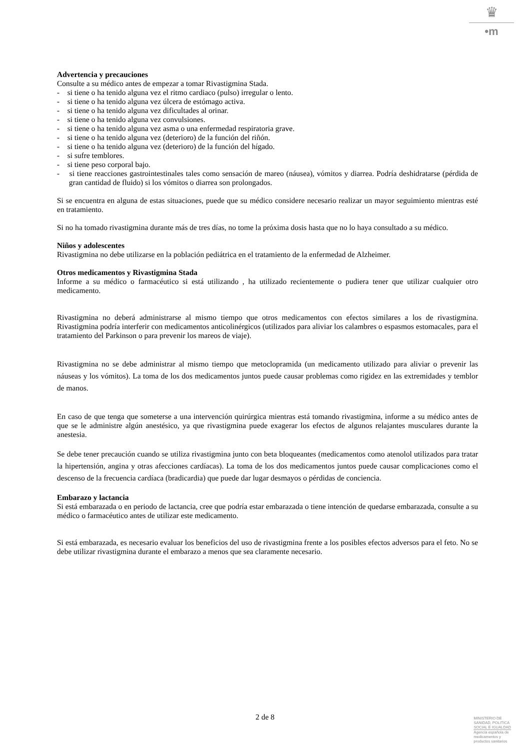♛
•m
Advertencia y precauciones
Consulte a su médico antes de empezar a tomar Rivastigmina Stada.
- si tiene o ha tenido alguna vez el ritmo cardiaco (pulso) irregular o lento.
- si tiene o ha tenido alguna vez úlcera de estómago activa.
- si tiene o ha tenido alguna vez dificultades al orinar.
- si tiene o ha tenido alguna vez convulsiones.
- si tiene o ha tenido alguna vez asma o una enfermedad respiratoria grave.
- si tiene o ha tenido alguna vez (deterioro) de la función del riñón.
- si tiene o ha tenido alguna vez (deterioro) de la función del hígado.
- si sufre temblores.
- si tiene peso corporal bajo.
- si tiene reacciones gastrointestinales tales como sensación de mareo (náusea), vómitos y diarrea. Podría deshidratarse (pérdida de gran cantidad de fluido) si los vómitos o diarrea son prolongados.
Si se encuentra en alguna de estas situaciones, puede que su médico considere necesario realizar un mayor seguimiento mientras esté en tratamiento.
Si no ha tomado rivastigmina durante más de tres días, no tome la próxima dosis hasta que no lo haya consultado a su médico.
Niños y adolescentes
Rivastigmina no debe utilizarse en la población pediátrica en el tratamiento de la enfermedad de Alzheimer.
Otros medicamentos y Rivastigmina Stada
Informe a su médico o farmacéutico si está utilizando , ha utilizado recientemente o pudiera tener que utilizar cualquier otro medicamento.
Rivastigmina no deberá administrarse al mismo tiempo que otros medicamentos con efectos similares a los de rivastigmina. Rivastigmina podría interferir con medicamentos anticolinérgicos (utilizados para aliviar los calambres o espasmos estomacales, para el tratamiento del Parkinson o para prevenir los mareos de viaje).
Rivastigmina no se debe administrar al mismo tiempo que metoclopramida (un medicamento utilizado para aliviar o prevenir las náuseas y los vómitos). La toma de los dos medicamentos juntos puede causar problemas como rigidez en las extremidades y temblor de manos.
En caso de que tenga que someterse a una intervención quirúrgica mientras está tomando rivastigmina, informe a su médico antes de que se le administre algún anestésico, ya que rivastigmina puede exagerar los efectos de algunos relajantes musculares durante la anestesia.
Se debe tener precaución cuando se utiliza rivastigmina junto con beta bloqueantes (medicamentos como atenolol utilizados para tratar la hipertensión, angina y otras afecciones cardíacas). La toma de los dos medicamentos juntos puede causar complicaciones como el descenso de la frecuencia cardíaca (bradicardia) que puede dar lugar desmayos o pérdidas de conciencia.
Embarazo y lactancia
Si está embarazada o en periodo de lactancia, cree que podría estar embarazada o tiene intención de quedarse embarazada, consulte a su médico o farmacéutico antes de utilizar este medicamento.
Si está embarazada, es necesario evaluar los beneficios del uso de rivastigmina frente a los posibles efectos adversos para el feto. No se debe utilizar rivastigmina durante el embarazo a menos que sea claramente necesario.
2 de 8
MINISTERIO DE
SANIDAD, POLITICA
SOCIAL E IGUALDAD
Agencia española de
medicamentos y
productos sanitarios